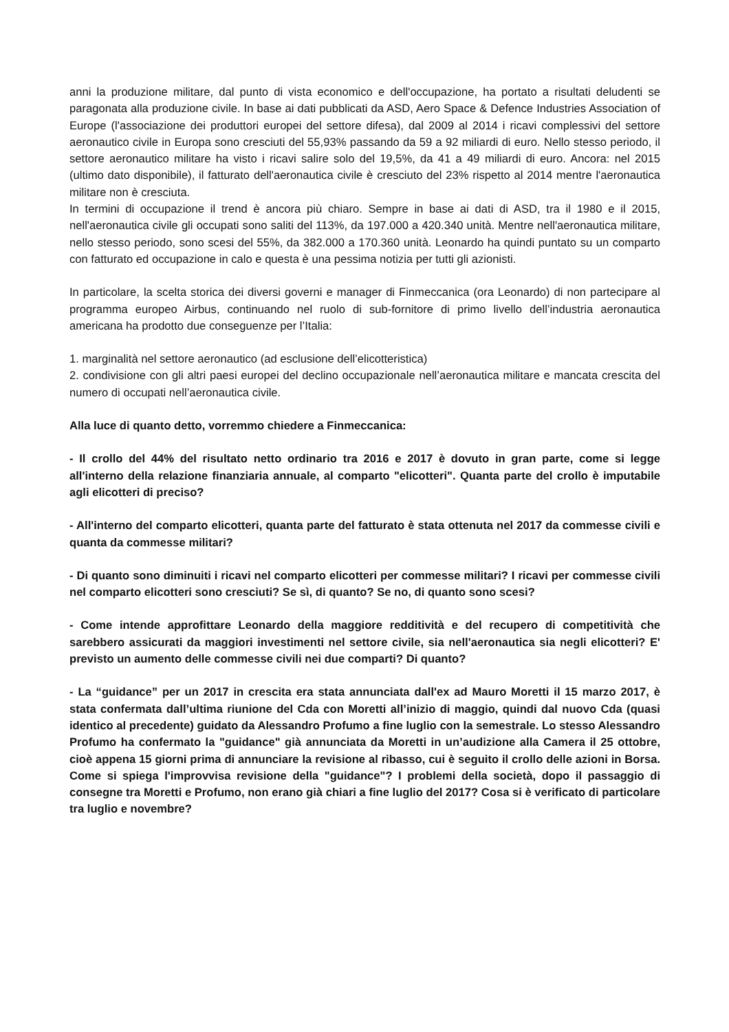anni la produzione militare, dal punto di vista economico e dell'occupazione, ha portato a risultati deludenti se paragonata alla produzione civile. In base ai dati pubblicati da ASD, Aero Space & Defence Industries Association of Europe (l'associazione dei produttori europei del settore difesa), dal 2009 al 2014 i ricavi complessivi del settore aeronautico civile in Europa sono cresciuti del 55,93% passando da 59 a 92 miliardi di euro. Nello stesso periodo, il settore aeronautico militare ha visto i ricavi salire solo del 19,5%, da 41 a 49 miliardi di euro. Ancora: nel 2015 (ultimo dato disponibile), il fatturato dell'aeronautica civile è cresciuto del 23% rispetto al 2014 mentre l'aeronautica militare non è cresciuta.
In termini di occupazione il trend è ancora più chiaro. Sempre in base ai dati di ASD, tra il 1980 e il 2015, nell'aeronautica civile gli occupati sono saliti del 113%, da 197.000 a 420.340 unità. Mentre nell'aeronautica militare, nello stesso periodo, sono scesi del 55%, da 382.000 a 170.360 unità. Leonardo ha quindi puntato su un comparto con fatturato ed occupazione in calo e questa è una pessima notizia per tutti gli azionisti.
In particolare, la scelta storica dei diversi governi e manager di Finmeccanica (ora Leonardo) di non partecipare al programma europeo Airbus, continuando nel ruolo di sub-fornitore di primo livello dell’industria aeronautica americana ha prodotto due conseguenze per l’Italia:
1. marginalità nel settore aeronautico (ad esclusione dell’elicotteristica)
2. condivisione con gli altri paesi europei del declino occupazionale nell’aeronautica militare e mancata crescita del numero di occupati nell’aeronautica civile.
Alla luce di quanto detto, vorremmo chiedere a Finmeccanica:
- Il crollo del 44% del risultato netto ordinario tra 2016 e 2017 è dovuto in gran parte, come si legge all'interno della relazione finanziaria annuale, al comparto "elicotteri". Quanta parte del crollo è imputabile agli elicotteri di preciso?
- All'interno del comparto elicotteri, quanta parte del fatturato è stata ottenuta nel 2017 da commesse civili e quanta da commesse militari?
- Di quanto sono diminuiti i ricavi nel comparto elicotteri per commesse militari? I ricavi per commesse civili nel comparto elicotteri sono cresciuti? Se sì, di quanto? Se no, di quanto sono scesi?
- Come intende approfittare Leonardo della maggiore redditività e del recupero di competitività che sarebbero assicurati da maggiori investimenti nel settore civile, sia nell'aeronautica sia negli elicotteri? E' previsto un aumento delle commesse civili nei due comparti? Di quanto?
- La “guidance” per un 2017 in crescita era stata annunciata dall'ex ad Mauro Moretti il 15 marzo 2017, è stata confermata dall’ultima riunione del Cda con Moretti all’inizio di maggio, quindi dal nuovo Cda (quasi identico al precedente) guidato da Alessandro Profumo a fine luglio con la semestrale. Lo stesso Alessandro Profumo ha confermato la "guidance" già annunciata da Moretti in un’audizione alla Camera il 25 ottobre, cioè appena 15 giorni prima di annunciare la revisione al ribasso, cui è seguito il crollo delle azioni in Borsa. Come si spiega l'improvvisa revisione della "guidance"? I problemi della società, dopo il passaggio di consegne tra Moretti e Profumo, non erano già chiari a fine luglio del 2017? Cosa si è verificato di particolare tra luglio e novembre?